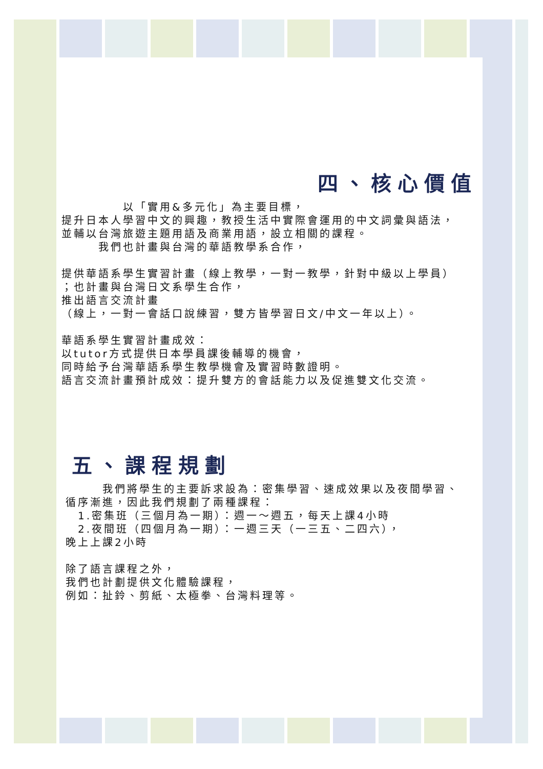四、核心價值
　　　　　以「實用&多元化」為主要目標，
提升日本人學習中文的興趣，教授生活中實際會運用的中文詞彙與語法，
並輔以台灣旅遊主題用語及商業用語，設立相關的課程。
　　　我們也計畫與台灣的華語教學系合作，
提供華語系學生實習計畫（線上教學，一對一教學，針對中級以上學員）
；也計畫與台灣日文系學生合作，
推出語言交流計畫
（線上，一對一會話口說練習，雙方皆學習日文/中文一年以上）。
華語系學生實習計畫成效：
以tutor方式提供日本學員課後輔導的機會，
同時給予台灣華語系學生教學機會及實習時數證明。
語言交流計畫預計成效：提升雙方的會話能力以及促進雙文化交流。
五、課程規劃
　　　我們將學生的主要訴求設為：密集學習、速成效果以及夜間學習、
循序漸進，因此我們規劃了兩種課程：
　1.密集班（三個月為一期）：週一～週五，每天上課4小時
　2.夜間班（四個月為一期）：一週三天（一三五、二四六），
晚上上課2小時
除了語言課程之外，
我們也計劃提供文化體驗課程，
例如：扯鈴、剪紙、太極拳、台灣料理等。